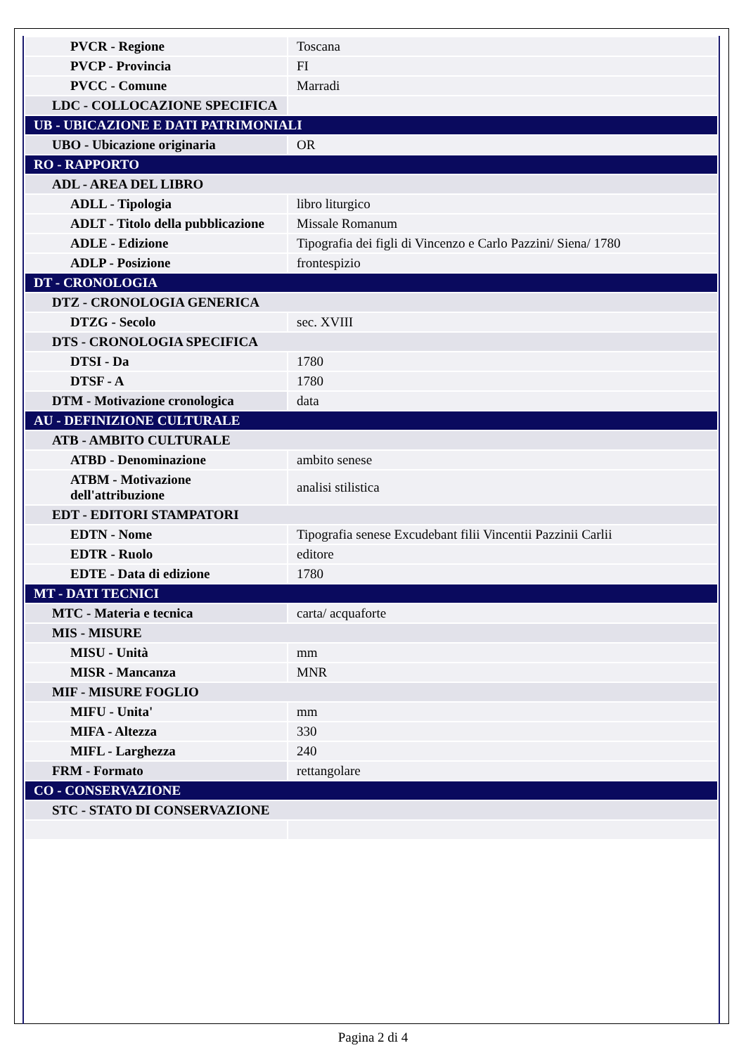| PVCR - Regione | Toscana |
| PVCP - Provincia | FI |
| PVCC - Comune | Marradi |
| LDC - COLLOCAZIONE SPECIFICA | |
| UB - UBICAZIONE E DATI PATRIMONIALI | |
| UBO - Ubicazione originaria | OR |
| RO - RAPPORTO | |
| ADL - AREA DEL LIBRO | |
| ADLL - Tipologia | libro liturgico |
| ADLT - Titolo della pubblicazione | Missale Romanum |
| ADLE - Edizione | Tipografia dei figli di Vincenzo e Carlo Pazzini/ Siena/ 1780 |
| ADLP - Posizione | frontespizio |
| DT - CRONOLOGIA | |
| DTZ - CRONOLOGIA GENERICA | |
| DTZG - Secolo | sec. XVIII |
| DTS - CRONOLOGIA SPECIFICA | |
| DTSI - Da | 1780 |
| DTSF - A | 1780 |
| DTM - Motivazione cronologica | data |
| AU - DEFINIZIONE CULTURALE | |
| ATB - AMBITO CULTURALE | |
| ATBD - Denominazione | ambito senese |
| ATBM - Motivazione dell'attribuzione | analisi stilistica |
| EDT - EDITORI STAMPATORI | |
| EDTN - Nome | Tipografia senese Excudebant filii Vincentii Pazzinii Carlii |
| EDTR - Ruolo | editore |
| EDTE - Data di edizione | 1780 |
| MT - DATI TECNICI | |
| MTC - Materia e tecnica | carta/ acquaforte |
| MIS - MISURE | |
| MISU - Unità | mm |
| MISR - Mancanza | MNR |
| MIF - MISURE FOGLIO | |
| MIFU - Unita' | mm |
| MIFA - Altezza | 330 |
| MIFL - Larghezza | 240 |
| FRM - Formato | rettangolare |
| CO - CONSERVAZIONE | |
| STC - STATO DI CONSERVAZIONE | |
Pagina 2 di 4